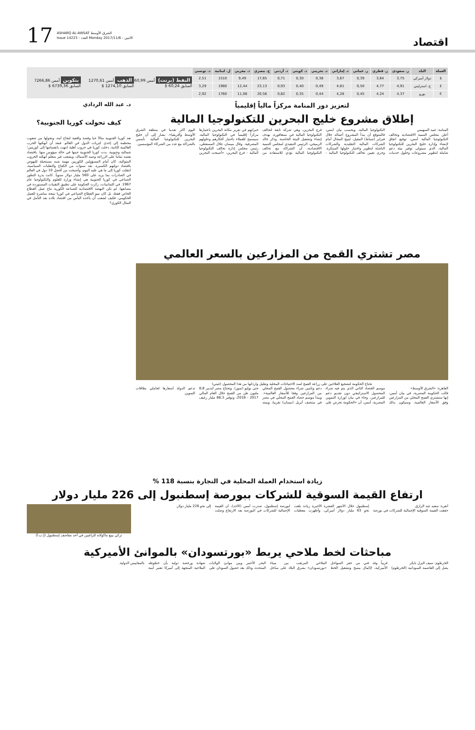اقتصاد
17
ASHARQ AL-AWSAT الشرق الأوسط
Issue 14223 - العدد Monday 2017/11/6 - الاثنين
| العملة | البلد | ر. سعودي | ر. قطري | ر. عماني | د. إماراتي | د. بحريني | د. كويتي | د. أردني | ج. مصري | د. مغربي | ل. لبنانية | د. تونسي |
| --- | --- | --- | --- | --- | --- | --- | --- | --- | --- | --- | --- | --- |
| $ | دولار أميركي | 3,75 | 3,64 | 0,39 | 3,67 | 0,38 | 0,30 | 0,71 | 17,65 | 9,49 | 1510 | 2,51 |
| £ | ج. استرليني | 4,91 | 4,77 | 0,50 | 4,81 | 0,49 | 0,40 | 0,93 | 23,13 | 12,44 | 1980 | 3,29 |
| € | يورو | 4,37 | 4,24 | 0,45 | 4,28 | 0,44 | 0,35 | 0,82 | 20,56 | 11,06 | 1760 | 2,92 |
النفط (برنت) أمس 60,99 السابق 60,24 $
الذهب أمس 1270,61 السابق 1274,10 $
بتكوين أمس 7266,86 السابق 6739,36 $
لتعزيز دور المنامة مركزاً مالياً إقليمياً
إطلاق مشروع خليج البحرين للتكنولوجيا المالية
المنامة: عبيد السهيمي
أعلن مجلس التنمية الاقتصادية وتحالف التكنولوجيا المالية أمس، توقيع اتفاق لإنشاء وإدارة خليج البحرين للتكنولوجيا المالية، الذي سيتولى توفير بيئة دعم شاملة لتطوير مشروعات وحلول خدمات التكنولوجيا المالية. وبحسب بيان أمس، فالمتوقع أن يبدأ المشروع أعماله خلال فبراير (شباط) المقبل، ليتيح المجال أمام الشركات المالية التقليدية والشركات الناشئة لتطوير واختبار حلولها المبتكرة. وجرى تعيين تحالف التكنولوجيا المالية - فرع البحرين، وهي شركة تابعة لتحالف التكنولوجيا المالية في سنغافورة، بهدف إنشاء وتشغيل البيئة الحاضنة. وذكر خالد الرميحي، الرئيس التنفيذي لمجلس التنمية الاقتصادية، أن الشراكة مع تحالف التكنولوجيا المالية تؤدي للاستفادة من خبراتهم في تعزيز مكانة البحرين باعتبارها مركزاً إقليمياً في التكنولوجيا المالية. سيسمح للعملاء باختبار أفكارهم وحلولهم المصرفية. وقال ميسان جلال المسقطي، رئيس مجلس إدارة تحالف التكنولوجيا المالية - فرع البحرين: «أصبحت البحرين اليوم أكثر تقدماً في منطقة الشرق الأوسط وأفريقيا». يشار إلى أن خليج البحرين للتكنولوجيا المالية تأسس بالشراكة مع عدد من الشركاء المؤسسين.
مصر تشتري القمح من المزارعين بالسعر العالمي
تحتاج الحكومة لتشجيع الفلاحين على زراعة القمح لسد الاحتياجات المحلية وتقليل وارداتها من هذا المحصول (غيتي)
القاهرة: «الشرق الأوسط»
قالت الحكومة المصرية، في بيان أمس، إنها ستشتري القمح المحلي من المزارعين وفق الأسعار العالمية، وسيكون بذلك موسم الحصاد الثاني الذي يتم فيه شراء المحصول الاستراتيجي دون تقديم دعم للمزارعين. وجاء في بيان لوزارة التموين المصرية، أمس، أن «الحكومة تحرص على دعم وتأمين شراء محصول القمح المحلي من المزارعين وفقا للأسعار العالمية». ويبدأ موسم حصاد القمح المحلي في مصر في منتصف أبريل (نيسان) تقريبا، ويمتد حتى يوليو (تموز). وتحتاج مصر لتدبير 8,8 مليون طن من القمح خلال العام المالي 2017 - 2018، وتوفير 86,3 مليار رغيف تدعم الدولة أسعارها لحاملي بطاقات التموين.
د. عبد الله الردادي
كيف تحولت كوريا الجنوبية؟
تعد كوريا الجنوبية مثالاً حياً وقصة واقعية لنجاح أمة، وتحولها من شعوب محطمة إلى إحدى كبريات الدول في العالم. فبعد أن أنهكتها الحرب العالمية الثانية، دخلت كوريا في حروب أهلية انتهت بانقسامها إلى كوريتين؛ شمالية وجنوبية. بدت كوريا الجنوبية حينها في حالة ميؤوس منها. باقتصاد يعتمد تماماً على الزراعة وصيد الأسماك، وبشعب غير متعلم أنهكته الحروب المتوالية، كان أمام المسؤولين الكوريين مهمة شبه مستحيلة للنهوض باقتصاد دولتهم الكسيرة. بعد سنوات من الكفاح والتقلبات السياسية، انتقلت كوريا إلى ما هي عليه اليوم، وأصبحت من أفضل 10 دول في العالم في الصادرات بما يزيد على 560 مليار دولار سنوياً. كانت بذرة التطور الصناعي في كوريا الجنوبية هي إنشاء وزارة للعلوم والتكنولوجيا عام 1967. في الثمانينات، ركزت الحكومة على تطبيق التقنيات المستوردة في مصانعها. لم تكن النهضة الاقتصادية للصناعة الكورية نتاج عمل القطاع الخاص فقط، بل كان نمو القطاع الصناعي في كوريا نتيجة مباشرة للعمل الحكومي. فكيف لشعب أن يأخذه اليأس من اقتصاد بلاده بعد التأمل في المثال الكوري؟
زيادة استخدام العملة المحلية في التجارة بنسبة 118 %
ارتفاع القيمة السوقية للشركات ببورصة إسطنبول إلى 226 مليار دولار
أنقرة: سعيد عبد الرازق
حققت القيمة السوقية الإجمالية للشركات في بورصة إسطنبول خلال الأشهر العشرة الأخيرة زيادة بلغت نحو 63 مليار دولار أميركي، وأظهرت معطيات لبورصة إسطنبول، صدرت أمس (الأحد)، أن القيمة الإجمالية للشركات في البورصة بعد الارتفاع وصلت إلى نحو 226 مليار دولار.
تركي يبيع ماكولاته للراغبين في أحد مقاصف إسطنبول (إ.ب.أ)
مباحثات لخط ملاحي يربط «بورتسودان» بالموانئ الأميركية
الخرطوم: سيف اليزل بابكر
يصل إلى العاصمة السودانية (الخرطوم) قريباً وفد فني من خفر السواحل الأميركية، لإكمال مسح وتشغيل الخط الملاحي المرتقب بين ميناء «بورتسودان» بشرق البلاد على ساحل البحر الأحمر وبين موانئ الولايات المتحدة، وذلك بعد حصول السودان على شهادة ورخصة دولية بأن خطوطه الملاحية المتجهة إلى أميركا تعتبر آمنة بالمقاييس الدولية.